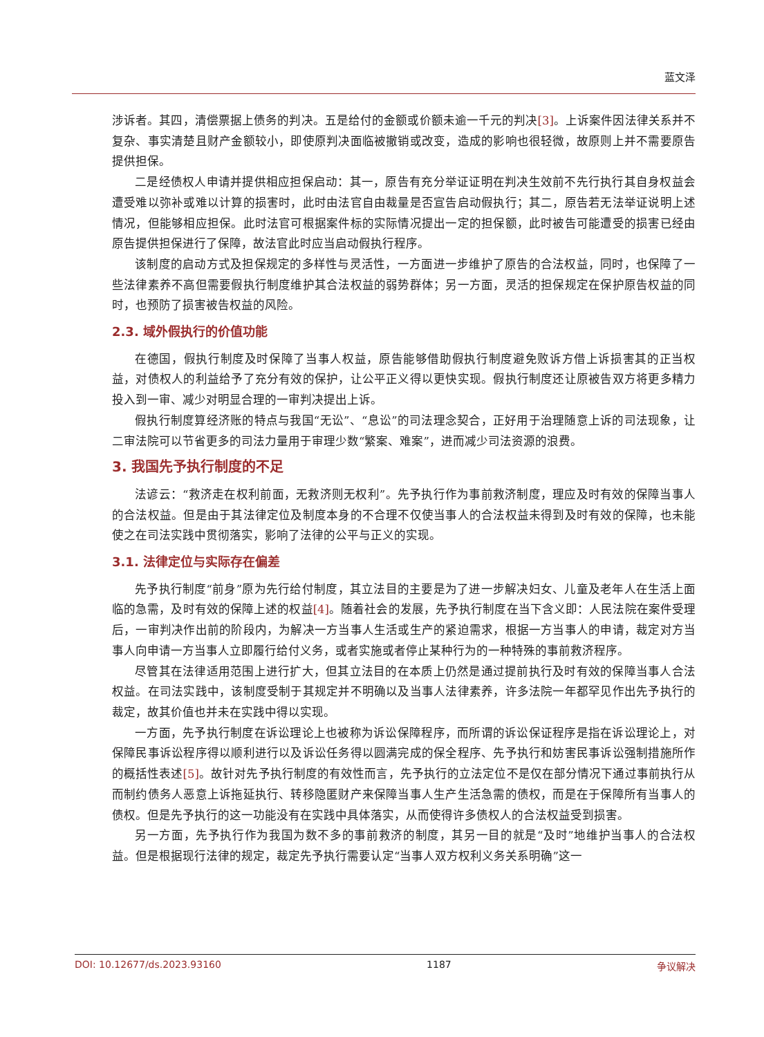蓝文泽
涉诉者。其四，清偿票据上债务的判决。五是给付的金额或价额未逾一千元的判决[3]。上诉案件因法律关系并不复杂、事实清楚且财产金额较小，即使原判决面临被撤销或改变，造成的影响也很轻微，故原则上并不需要原告提供担保。
二是经债权人申请并提供相应担保启动：其一，原告有充分举证证明在判决生效前不先行执行其自身权益会遭受难以弥补或难以计算的损害时，此时由法官自由裁量是否宣告启动假执行；其二，原告若无法举证说明上述情况，但能够相应担保。此时法官可根据案件标的实际情况提出一定的担保额，此时被告可能遭受的损害已经由原告提供担保进行了保障，故法官此时应当启动假执行程序。
该制度的启动方式及担保规定的多样性与灵活性，一方面进一步维护了原告的合法权益，同时，也保障了一些法律素养不高但需要假执行制度维护其合法权益的弱势群体；另一方面，灵活的担保规定在保护原告权益的同时，也预防了损害被告权益的风险。
2.3. 域外假执行的价值功能
在德国，假执行制度及时保障了当事人权益，原告能够借助假执行制度避免败诉方借上诉损害其的正当权益，对债权人的利益给予了充分有效的保护，让公平正义得以更快实现。假执行制度还让原被告双方将更多精力投入到一审、减少对明显合理的一审判决提出上诉。
假执行制度算经济账的特点与我国“无讼”、“息讼”的司法理念契合，正好用于治理随意上诉的司法现象，让二审法院可以节省更多的司法力量用于审理少数“繁案、难案”，进而减少司法资源的浪费。
3. 我国先予执行制度的不足
法谚云：“救济走在权利前面，无救济则无权利”。先予执行作为事前救济制度，理应及时有效的保障当事人的合法权益。但是由于其法律定位及制度本身的不合理不仅使当事人的合法权益未得到及时有效的保障，也未能使之在司法实践中贯彻落实，影响了法律的公平与正义的实现。
3.1. 法律定位与实际存在偏差
先予执行制度“前身”原为先行给付制度，其立法目的主要是为了进一步解决妇女、儿童及老年人在生活上面临的急需，及时有效的保障上述的权益[4]。随着社会的发展，先予执行制度在当下含义即：人民法院在案件受理后，一审判决作出前的阶段内，为解决一方当事人生活或生产的紧迫需求，根据一方当事人的申请，裁定对方当事人向申请一方当事人立即履行给付义务，或者实施或者停止某种行为的一种特殊的事前救济程序。
尽管其在法律适用范围上进行扩大，但其立法目的在本质上仍然是通过提前执行及时有效的保障当事人合法权益。在司法实践中，该制度受制于其规定并不明确以及当事人法律素养，许多法院一年都罕见作出先予执行的裁定，故其价值也并未在实践中得以实现。
一方面，先予执行制度在诉讼理论上也被称为诉讼保障程序，而所谓的诉讼保证程序是指在诉讼理论上，对保障民事诉讼程序得以顺利进行以及诉讼任务得以圆满完成的保全程序、先予执行和妨害民事诉讼强制措施所作的概括性表述[5]。故针对先予执行制度的有效性而言，先予执行的立法定位不是仅在部分情况下通过事前执行从而制约债务人恶意上诉拖延执行、转移隐匿财产来保障当事人生产生活急需的债权，而是在于保障所有当事人的债权。但是先予执行的这一功能没有在实践中具体落实，从而使得许多债权人的合法权益受到损害。
另一方面，先予执行作为我国为数不多的事前救济的制度，其另一目的就是“及时”地维护当事人的合法权益。但是根据现行法律的规定，裁定先予执行需要认定“当事人双方权利义务关系明确”这一
DOI: 10.12677/ds.2023.93160 1187 争议解决